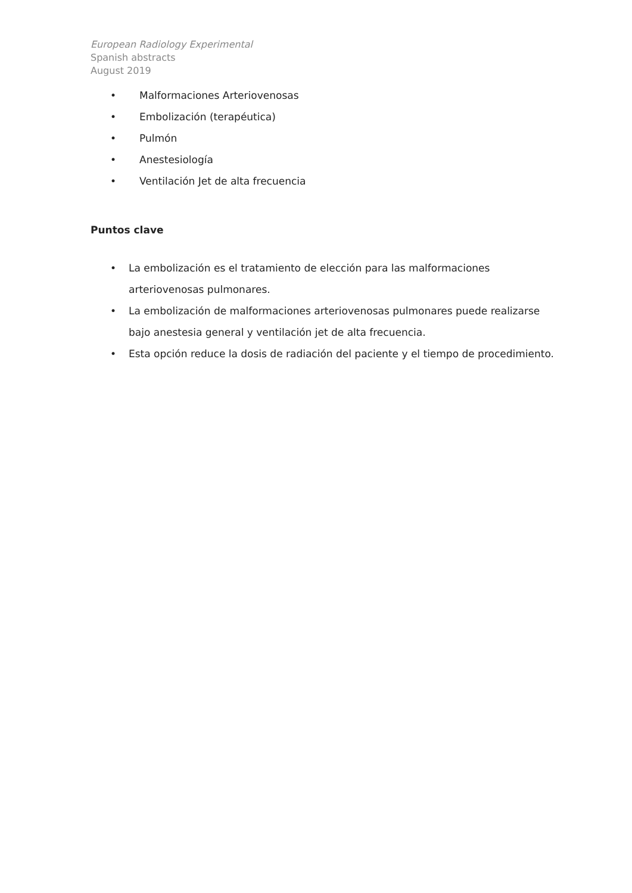European Radiology Experimental
Spanish abstracts
August 2019
• Malformaciones Arteriovenosas
• Embolización (terapéutica)
• Pulmón
• Anestesiología
• Ventilación Jet de alta frecuencia
Puntos clave
• La embolización es el tratamiento de elección para las malformaciones arteriovenosas pulmonares.
• La embolización de malformaciones arteriovenosas pulmonares puede realizarse bajo anestesia general y ventilación jet de alta frecuencia.
• Esta opción reduce la dosis de radiación del paciente y el tiempo de procedimiento.